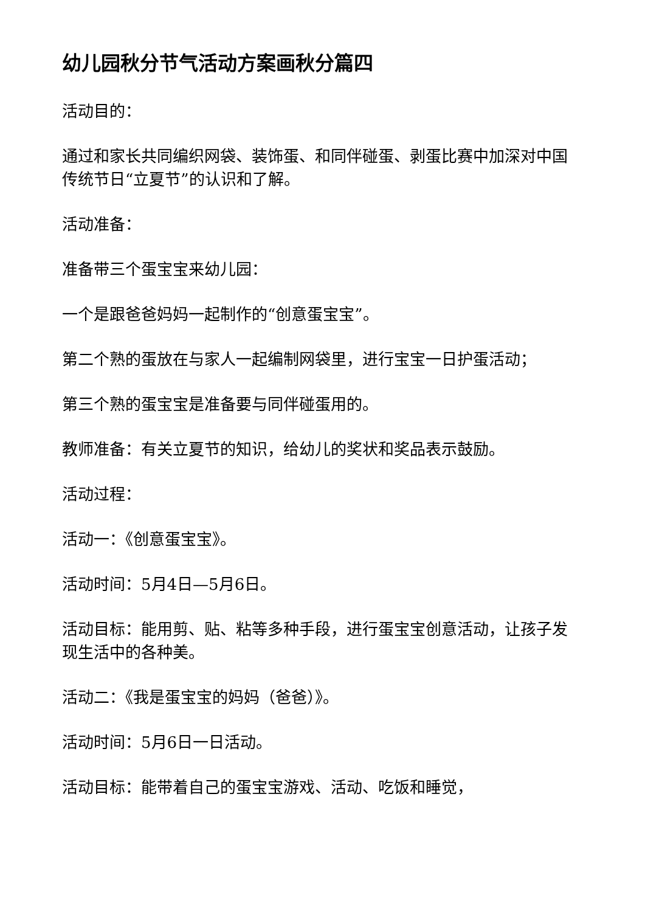幼儿园秋分节气活动方案画秋分篇四
活动目的：
通过和家长共同编织网袋、装饰蛋、和同伴碰蛋、剥蛋比赛中加深对中国传统节日“立夏节”的认识和了解。
活动准备：
准备带三个蛋宝宝来幼儿园：
一个是跟爸爸妈妈一起制作的“创意蛋宝宝”。
第二个熟的蛋放在与家人一起编制网袋里，进行宝宝一日护蛋活动；
第三个熟的蛋宝宝是准备要与同伴碰蛋用的。
教师准备：有关立夏节的知识，给幼儿的奖状和奖品表示鼓励。
活动过程：
活动一：《创意蛋宝宝》。
活动时间：5月4日—5月6日。
活动目标：能用剪、贴、粘等多种手段，进行蛋宝宝创意活动，让孩子发现生活中的各种美。
活动二：《我是蛋宝宝的妈妈（爸爸）》。
活动时间：5月6日一日活动。
活动目标：能带着自己的蛋宝宝游戏、活动、吃饭和睡觉，